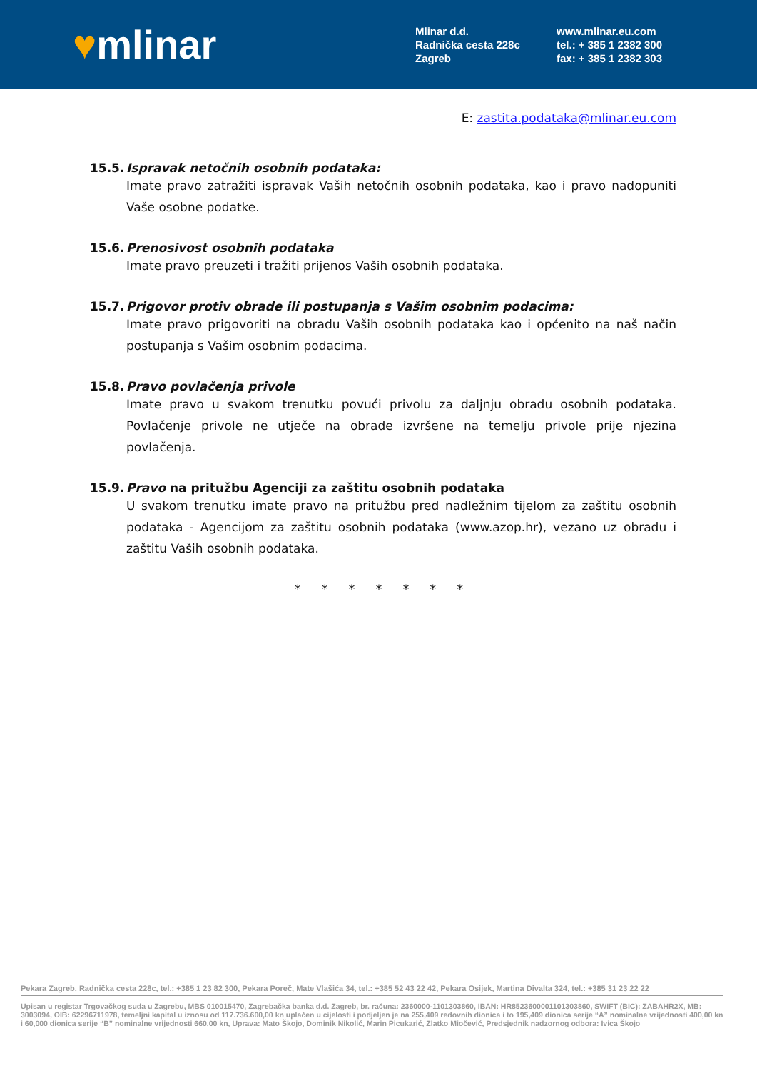♥mlinar
Mlinar d.d.
Radnička cesta 228c
Zagreb
www.mlinar.eu.com
tel.: + 385 1 2382 300
fax: + 385 1 2382 303
E: zastita.podataka@mlinar.eu.com
15.5. Ispravak netočnih osobnih podataka:
Imate pravo zatražiti ispravak Vaših netočnih osobnih podataka, kao i pravo nadopuniti Vaše osobne podatke.
15.6. Prenosivost osobnih podataka
Imate pravo preuzeti i tražiti prijenos Vaših osobnih podataka.
15.7. Prigovor protiv obrade ili postupanja s Vašim osobnim podacima:
Imate pravo prigovoriti na obradu Vaših osobnih podataka kao i općenito na naš način postupanja s Vašim osobnim podacima.
15.8. Pravo povlačenja privole
Imate pravo u svakom trenutku povući privolu za daljnju obradu osobnih podataka. Povlačenje privole ne utječe na obrade izvršene na temelju privole prije njezina povlačenja.
15.9. Pravo na pritužbu Agenciji za zaštitu osobnih podataka
U svakom trenutku imate pravo na pritužbu pred nadležnim tijelom za zaštitu osobnih podataka - Agencijom za zaštitu osobnih podataka (www.azop.hr), vezano uz obradu i zaštitu Vaših osobnih podataka.
* * * * * * *
Pekara Zagreb, Radnička cesta 228c, tel.: +385 1 23 82 300, Pekara Poreč, Mate Vlašića 34, tel.: +385 52 43 22 42, Pekara Osijek, Martina Divalta 324, tel.: +385 31 23 22 22
Upisan u registar Trgovačkog suda u Zagrebu, MBS 010015470, Zagrebačka banka d.d. Zagreb, br. računa: 2360000-1101303860, IBAN: HR8523600001101303860, SWIFT (BIC): ZABAHR2X, MB: 3003094, OIB: 62296711978, temeljni kapital u iznosu od 117.736.600,00 kn uplaćen u cijelosti i podjeljen je na 255,409 redovnih dionica i to 195,409 dionica serije “A” nominalne vrijednosti 400,00 kn i 60,000 dionica serije “B” nominalne vrijednosti 660,00 kn, Uprava: Mato Škojo, Dominik Nikolić, Marin Picukarić, Zlatko Miočević, Predsjednik nadzornog odbora: Ivica Škojo